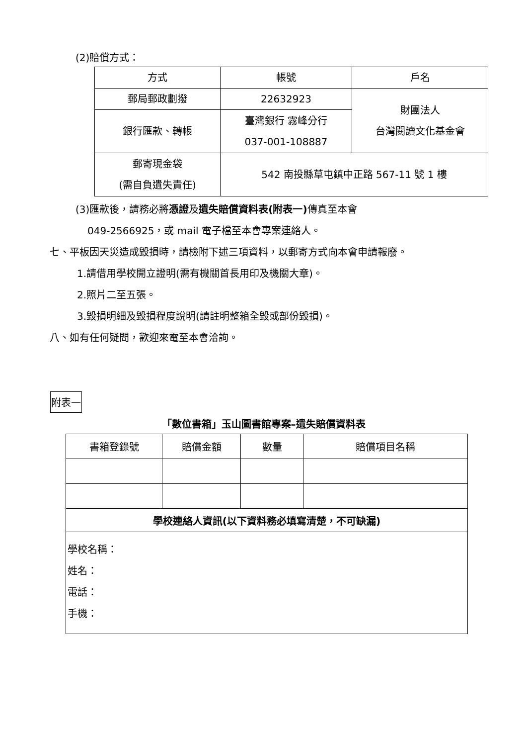(2)賠償方式：
| 方式 | 帳號 | 戶名 |
| 郵局郵政劃撥 | 22632923 | 財團法人 台灣閱讀文化基金會 |
| 銀行匯款、轉帳 | 臺灣銀行 霧峰分行 037-001-108887 | |
| 郵寄現金袋 (需自負遺失責任) | 542 南投縣草屯鎮中正路 567-11 號 1 樓 | |
(3)匯款後，請務必將憑證及遺失賠償資料表(附表一) 傳真至本會
049-2566925，或 mail 電子檔至本會專案連絡人。
七、平板因天災造成毀損時，請檢附下述三項資料，以郵寄方式向本會申請報廢。
1.請借用學校開立證明(需有機關首長用印及機關大章)。
2.照片二至五張。
3.毀損明細及毀損程度說明(請註明整箱全毀或部份毀損)。
八、如有任何疑問，歡迎來電至本會洽詢。
附表一
「數位書箱」玉山圖書館專案–遺失賠償資料表
| 書箱登錄號 | 賠償金額 | 數量 | 賠償項目名稱 |
| 學校連絡人資訊(以下資料務必填寫清楚，不可缺漏) | | | |
| 學校名稱： 姓名： 電話： 手機： | | | |